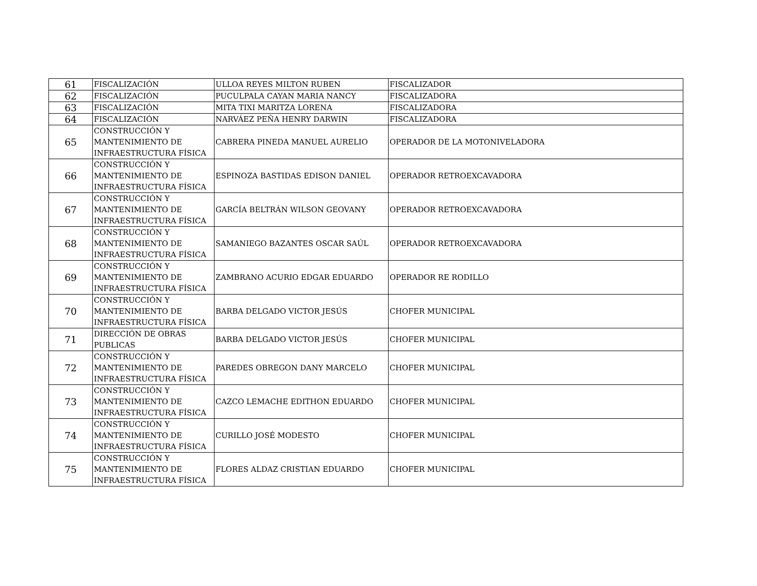| 61 | FISCALIZACIÓN | ULLOA REYES MILTON RUBEN | FISCALIZADOR |
| 62 | FISCALIZACIÓN | PUCULPALA CAYAN MARIA NANCY | FISCALIZADORA |
| 63 | FISCALIZACIÓN | MITA TIXI MARITZA LORENA | FISCALIZADORA |
| 64 | FISCALIZACIÓN | NARVÁEZ PEÑA HENRY DARWIN | FISCALIZADORA |
| 65 | CONSTRUCCIÓN Y MANTENIMIENTO DE INFRAESTRUCTURA FÍSICA | CABRERA PINEDA MANUEL AURELIO | OPERADOR DE LA MOTONIVELADORA |
| 66 | CONSTRUCCIÓN Y MANTENIMIENTO DE INFRAESTRUCTURA FÍSICA | ESPINOZA BASTIDAS EDISON DANIEL | OPERADOR RETROEXCAVADORA |
| 67 | CONSTRUCCIÓN Y MANTENIMIENTO DE INFRAESTRUCTURA FÍSICA | GARCÍA BELTRÁN WILSON GEOVANY | OPERADOR RETROEXCAVADORA |
| 68 | CONSTRUCCIÓN Y MANTENIMIENTO DE INFRAESTRUCTURA FÍSICA | SAMANIEGO BAZANTES OSCAR SAÚL | OPERADOR RETROEXCAVADORA |
| 69 | CONSTRUCCIÓN Y MANTENIMIENTO DE INFRAESTRUCTURA FÍSICA | ZAMBRANO ACURIO EDGAR EDUARDO | OPERADOR RE RODILLO |
| 70 | CONSTRUCCIÓN Y MANTENIMIENTO DE INFRAESTRUCTURA FÍSICA | BARBA DELGADO VICTOR JESÚS | CHOFER MUNICIPAL |
| 71 | DIRECCIÓN DE OBRAS PUBLICAS | BARBA DELGADO VICTOR JESÚS | CHOFER MUNICIPAL |
| 72 | CONSTRUCCIÓN Y MANTENIMIENTO DE INFRAESTRUCTURA FÍSICA | PAREDES OBREGON DANY MARCELO | CHOFER MUNICIPAL |
| 73 | CONSTRUCCIÓN Y MANTENIMIENTO DE INFRAESTRUCTURA FÍSICA | CAZCO LEMACHE EDITHON EDUARDO | CHOFER MUNICIPAL |
| 74 | CONSTRUCCIÓN Y MANTENIMIENTO DE INFRAESTRUCTURA FÍSICA | CURILLO JOSÉ MODESTO | CHOFER MUNICIPAL |
| 75 | CONSTRUCCIÓN Y MANTENIMIENTO DE INFRAESTRUCTURA FÍSICA | FLORES ALDAZ CRISTIAN EDUARDO | CHOFER MUNICIPAL |